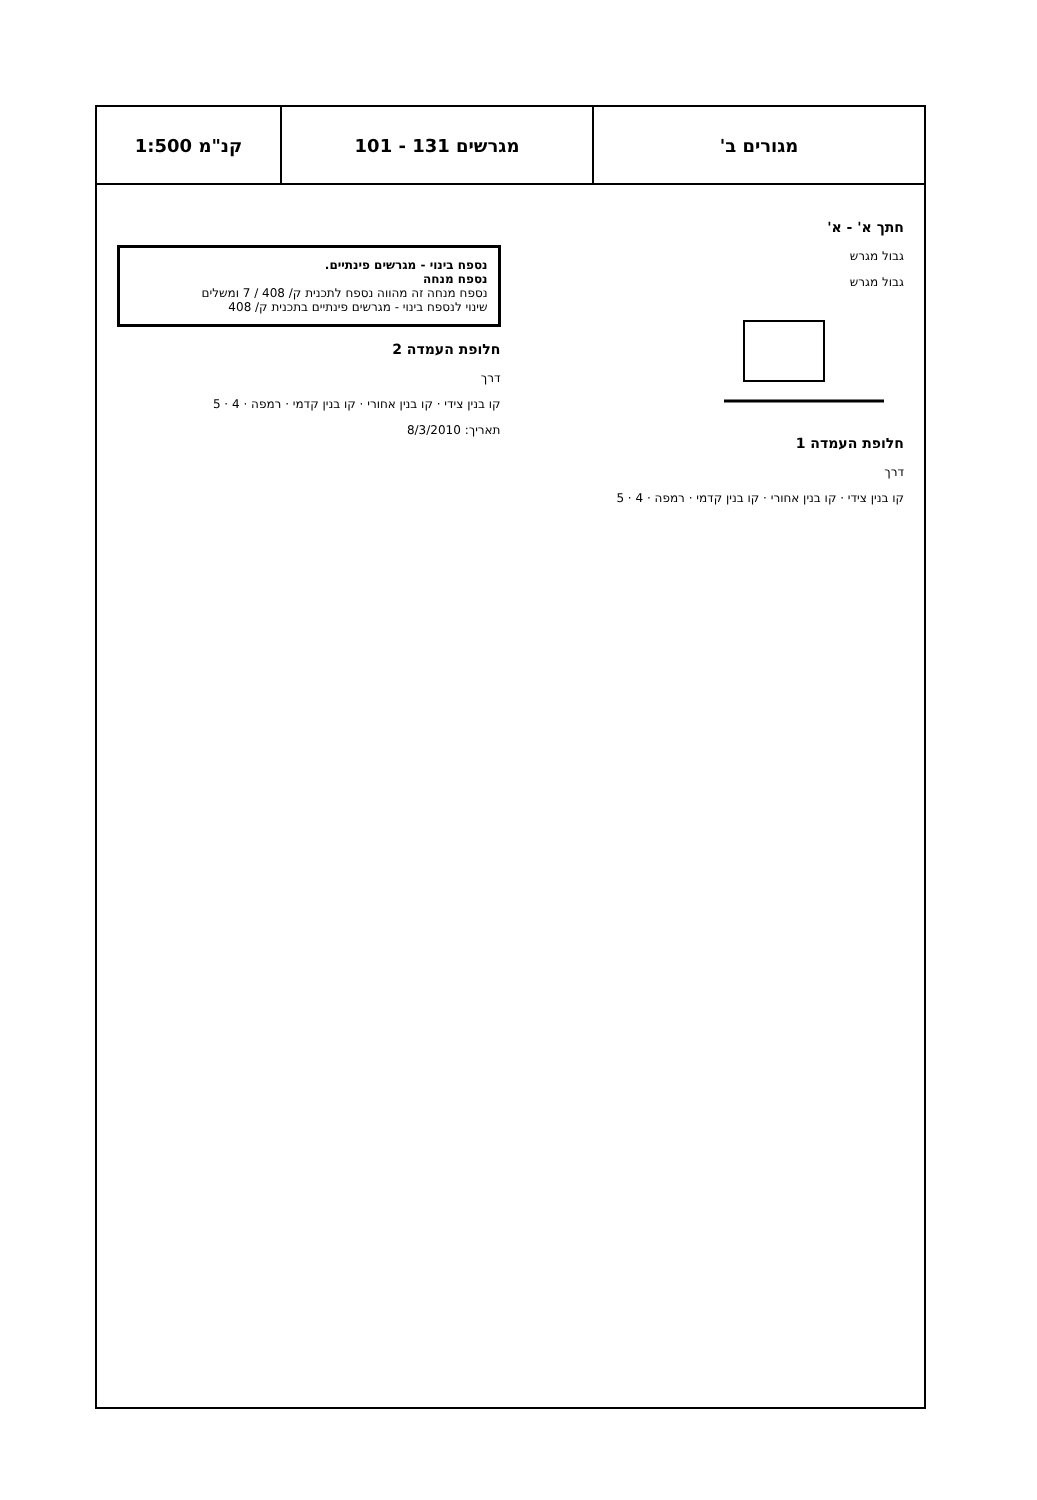מגורים ב' מגרשים 131 - 101 קנ"מ 1:500
חתך א' - א'
גבול מגרש
גבול מגרש
חלופת העמדה 1
דרך
קו בנין צידי · קו בנין אחורי · קו בנין קדמי · רמפה · 4 · 5
נספח בינוי - מגרשים פינתיים.
נספח מנחה
נספח מנחה זה מהווה נספח לתכנית ק/ 408 / 7 ומשלים
שינוי לנספח בינוי - מגרשים פינתיים בתכנית ק/ 408
חלופת העמדה 2
דרך
קו בנין צידי · קו בנין אחורי · קו בנין קדמי · רמפה · 4 · 5
תאריך: 8/3/2010